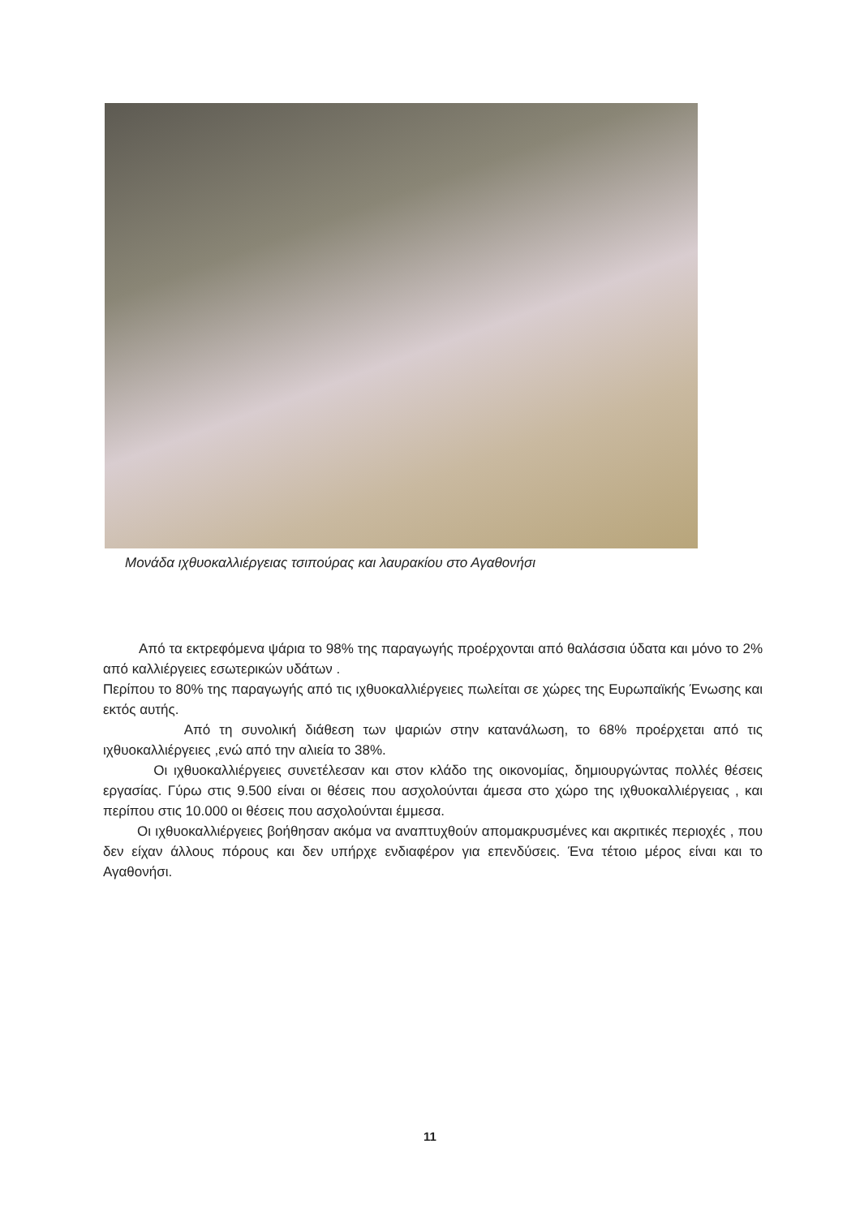Μονάδα ιχθυοκαλλιέργειας τσιπούρας και λαυρακίου στο Αγαθονήσι
Από τα εκτρεφόμενα ψάρια το 98% της παραγωγής προέρχονται από θαλάσσια ύδατα και μόνο το 2% από καλλιέργειες εσωτερικών υδάτων .
Περίπου το 80% της παραγωγής από τις ιχθυοκαλλιέργειες πωλείται σε χώρες της Ευρωπαϊκής Ένωσης και εκτός αυτής.
Από τη συνολική διάθεση των ψαριών στην κατανάλωση, το 68% προέρχεται από τις ιχθυοκαλλιέργειες ,ενώ από την αλιεία το 38%.
Οι ιχθυοκαλλιέργειες συνετέλεσαν και στον κλάδο της οικονομίας, δημιουργώντας πολλές θέσεις εργασίας. Γύρω στις 9.500 είναι οι θέσεις που ασχολούνται άμεσα στο χώρο της ιχθυοκαλλιέργειας , και περίπου στις 10.000 οι θέσεις που ασχολούνται έμμεσα.
Οι ιχθυοκαλλιέργειες βοήθησαν ακόμα να αναπτυχθούν απομακρυσμένες και ακριτικές περιοχές , που δεν είχαν άλλους πόρους και δεν υπήρχε ενδιαφέρον για επενδύσεις. Ένα τέτοιο μέρος είναι και το Αγαθονήσι.
11